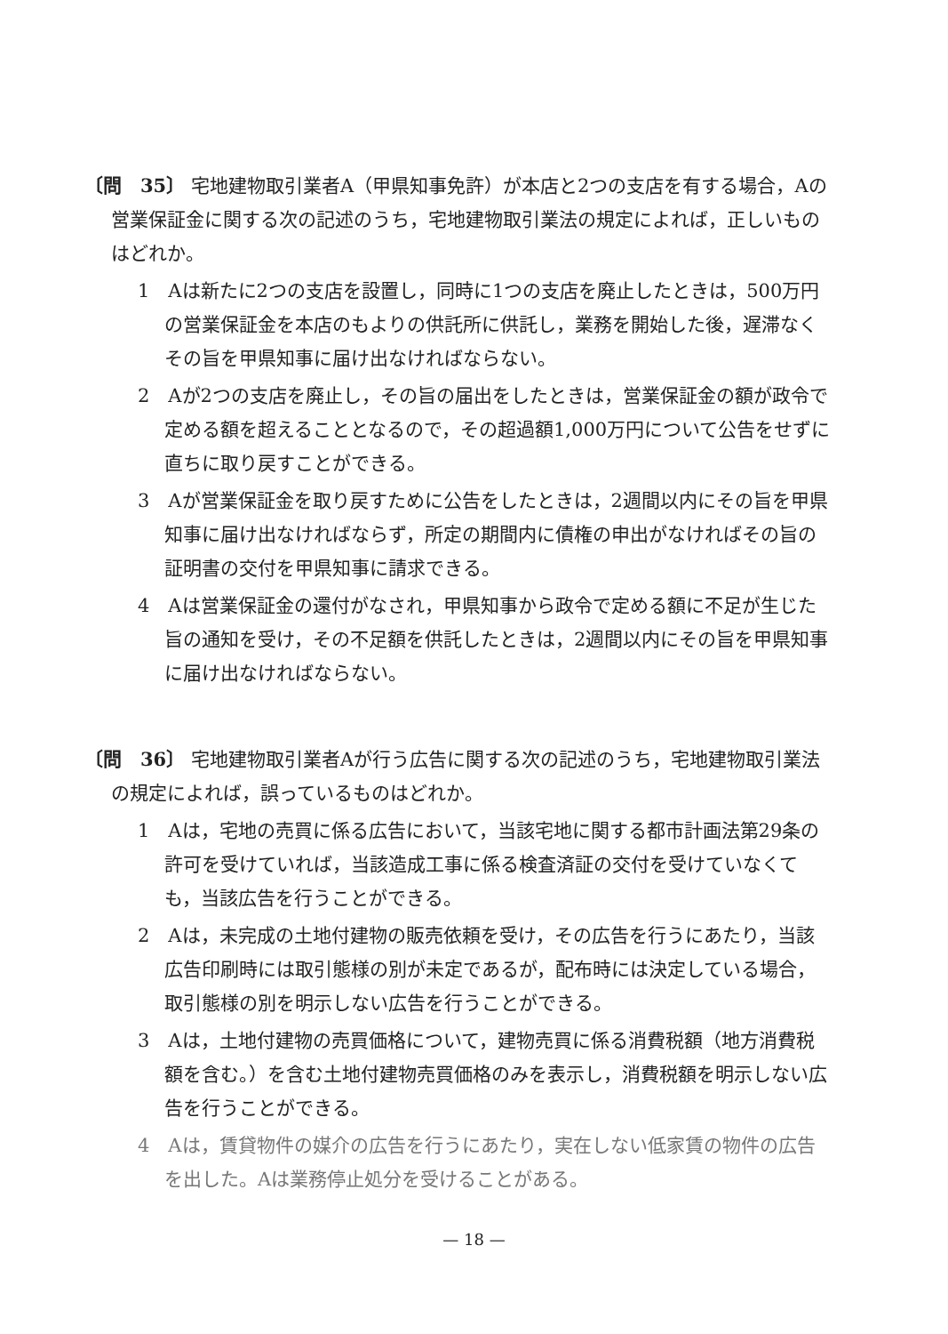〔問　35〕 宅地建物取引業者A（甲県知事免許）が本店と2つの支店を有する場合，Aの営業保証金に関する次の記述のうち，宅地建物取引業法の規定によれば，正しいものはどれか。
1　Aは新たに2つの支店を設置し，同時に1つの支店を廃止したときは，500万円の営業保証金を本店のもよりの供託所に供託し，業務を開始した後，遅滞なくその旨を甲県知事に届け出なければならない。
2　Aが2つの支店を廃止し，その旨の届出をしたときは，営業保証金の額が政令で定める額を超えることとなるので，その超過額1,000万円について公告をせずに直ちに取り戻すことができる。
3　Aが営業保証金を取り戻すために公告をしたときは，2週間以内にその旨を甲県知事に届け出なければならず，所定の期間内に債権の申出がなければその旨の証明書の交付を甲県知事に請求できる。
4　Aは営業保証金の還付がなされ，甲県知事から政令で定める額に不足が生じた旨の通知を受け，その不足額を供託したときは，2週間以内にその旨を甲県知事に届け出なければならない。
〔問　36〕 宅地建物取引業者Aが行う広告に関する次の記述のうち，宅地建物取引業法の規定によれば，誤っているものはどれか。
1　Aは，宅地の売買に係る広告において，当該宅地に関する都市計画法第29条の許可を受けていれば，当該造成工事に係る検査済証の交付を受けていなくても，当該広告を行うことができる。
2　Aは，未完成の土地付建物の販売依頼を受け，その広告を行うにあたり，当該広告印刷時には取引態様の別が未定であるが，配布時には決定している場合，取引態様の別を明示しない広告を行うことができる。
3　Aは，土地付建物の売買価格について，建物売買に係る消費税額（地方消費税額を含む。）を含む土地付建物売買価格のみを表示し，消費税額を明示しない広告を行うことができる。
4　Aは，賃貸物件の媒介の広告を行うにあたり，実在しない低家賃の物件の広告を出した。Aは業務停止処分を受けることがある。
— 18 —